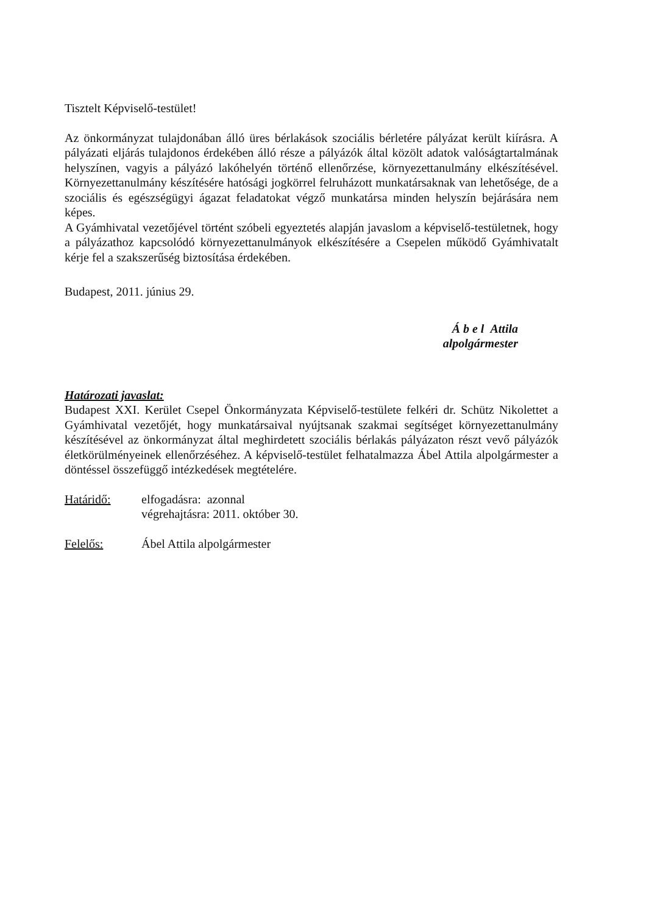Tisztelt Képviselő-testület!
Az önkormányzat tulajdonában álló üres bérlakások szociális bérletére pályázat került kiírásra. A pályázati eljárás tulajdonos érdekében álló része a pályázók által közölt adatok valóságtartalmának helyszínen, vagyis a pályázó lakóhelyén történő ellenőrzése, környezettanulmány elkészítésével. Környezettanulmány készítésére hatósági jogkörrel felruházott munkatársaknak van lehetősége, de a szociális és egészségügyi ágazat feladatokat végző munkatársa minden helyszín bejárására nem képes.
A Gyámhivatal vezetőjével történt szóbeli egyeztetés alapján javaslom a képviselő-testületnek, hogy a pályázathoz kapcsolódó környezettanulmányok elkészítésére a Csepelen működő Gyámhivatalt kérje fel a szakszerűség biztosítása érdekében.
Budapest, 2011. június 29.
Á b e l Attila
alpolgármester
Határozati javaslat:
Budapest XXI. Kerület Csepel Önkormányzata Képviselő-testülete felkéri dr. Schütz Nikolettet a Gyámhivatal vezetőjét, hogy munkatársaival nyújtsanak szakmai segítséget környezettanulmány készítésével az önkormányzat által meghirdetett szociális bérlakás pályázaton részt vevő pályázók életkörülményeinek ellenőrzéséhez. A képviselő-testület felhatalmazza Ábel Attila alpolgármester a döntéssel összefüggő intézkedések megtételére.
Határidő: elfogadásra: azonnal
végrehajtásra: 2011. október 30.
Felelős: Ábel Attila alpolgármester